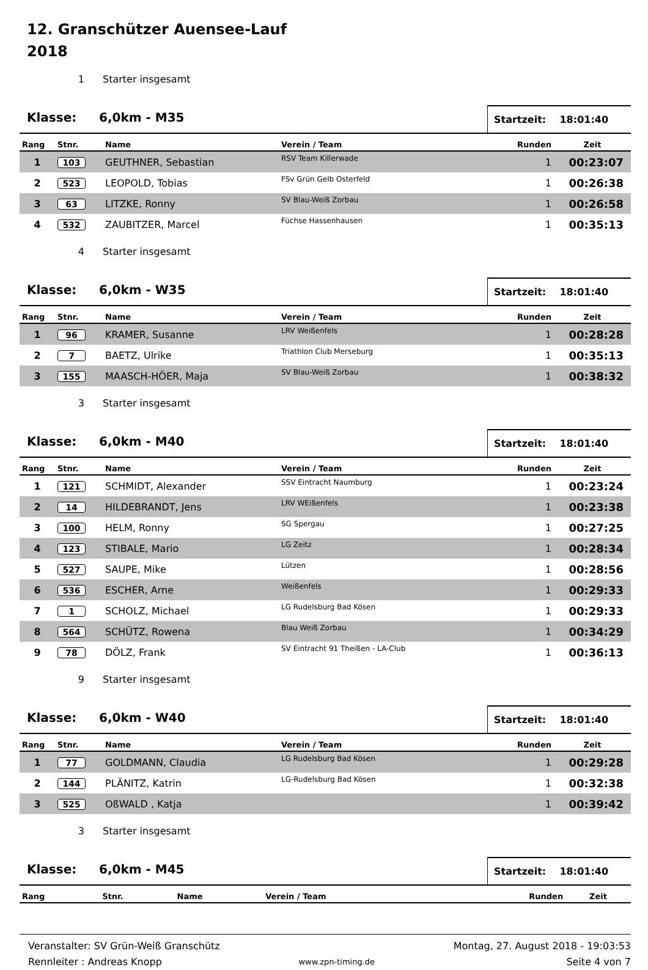12. Granschützer Auensee-Lauf
2018
1 Starter insgesamt
Klasse: 6,0km - M35
Startzeit: 18:01:40
| Rang | Stnr. | Name | Verein / Team | Runden | Zeit |
| --- | --- | --- | --- | --- | --- |
| 1 | 103 | GEUTHNER, Sebastian | RSV Team Killerwade | 1 | 00:23:07 |
| 2 | 523 | LEOPOLD, Tobias | FSv Grün Gelb Osterfeld | 1 | 00:26:38 |
| 3 | 63 | LITZKE, Ronny | SV Blau-Weiß Zorbau | 1 | 00:26:58 |
| 4 | 532 | ZAUBITZER, Marcel | Füchse Hassenhausen | 1 | 00:35:13 |
4 Starter insgesamt
Klasse: 6,0km - W35
Startzeit: 18:01:40
| Rang | Stnr. | Name | Verein / Team | Runden | Zeit |
| --- | --- | --- | --- | --- | --- |
| 1 | 96 | KRAMER, Susanne | LRV Weißenfels | 1 | 00:28:28 |
| 2 | 7 | BAETZ, Ulrike | Triathlon Club Merseburg | 1 | 00:35:13 |
| 3 | 155 | MAASCH-HÖER, Maja | SV Blau-Weiß Zorbau | 1 | 00:38:32 |
3 Starter insgesamt
Klasse: 6,0km - M40
Startzeit: 18:01:40
| Rang | Stnr. | Name | Verein / Team | Runden | Zeit |
| --- | --- | --- | --- | --- | --- |
| 1 | 121 | SCHMIDT, Alexander | SSV Eintracht Naumburg | 1 | 00:23:24 |
| 2 | 14 | HILDEBRANDT, Jens | LRV WEißenfels | 1 | 00:23:38 |
| 3 | 100 | HELM, Ronny | SG Spergau | 1 | 00:27:25 |
| 4 | 123 | STIBALE, Mario | LG Zeitz | 1 | 00:28:34 |
| 5 | 527 | SAUPE, Mike | Lützen | 1 | 00:28:56 |
| 6 | 536 | ESCHER, Arne | Weißenfels | 1 | 00:29:33 |
| 7 | 1 | SCHOLZ, Michael | LG Rudelsburg Bad Kösen | 1 | 00:29:33 |
| 8 | 564 | SCHÜTZ, Rowena | Blau Weiß Zorbau | 1 | 00:34:29 |
| 9 | 78 | DÖLZ, Frank | SV Eintracht 91 Theißen - LA-Club | 1 | 00:36:13 |
9 Starter insgesamt
Klasse: 6,0km - W40
Startzeit: 18:01:40
| Rang | Stnr. | Name | Verein / Team | Runden | Zeit |
| --- | --- | --- | --- | --- | --- |
| 1 | 77 | GOLDMANN, Claudia | LG Rudelsburg Bad Kösen | 1 | 00:29:28 |
| 2 | 144 | PLÄNITZ, Katrin | LG-Rudelsburg Bad Kösen | 1 | 00:32:38 |
| 3 | 525 | OßWALD , Katja | | 1 | 00:39:42 |
3 Starter insgesamt
Klasse: 6,0km - M45
Startzeit: 18:01:40
| Rang | Stnr. | Name | Verein / Team | Runden | Zeit |
| --- | --- | --- | --- | --- | --- |
Veranstalter: SV Grün-Weiß Granschütz
Rennleiter : Andreas Knopp
www.zpn-timing.de
Montag, 27. August 2018 - 19:03:53
Seite 4 von 7